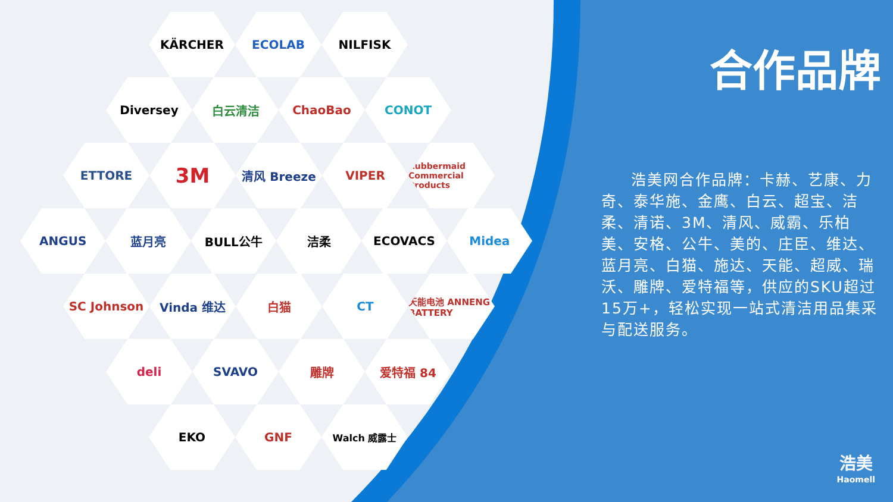KÄRCHER ECOLAB NILFISK
Diversey 白云清洁 ChaoBao CONOT
ETTORE
3M
清风 Breeze VIPER
Rubbermaid Commercial Products
ANGUS 蓝月亮 BULL公牛 洁柔 ECOVACS Midea
SC Johnson Vinda 维达 白猫 CT
天能电池 ANNENG BATTERY
deli SVAVO 雕牌 爱特福 84
EKO GNF
Walch 威露士
合作品牌
浩美网合作品牌：卡赫、艺康、力奇、泰华施、金鹰、白云、超宝、洁柔、清诺、3M、清风、威霸、乐柏美、安格、公牛、美的、庄臣、维达、蓝月亮、白猫、施达、天能、超威、瑞沃、雕牌、爱特福等，供应的SKU超过15万+，轻松实现一站式清洁用品集采与配送服务。
浩美
Haomell